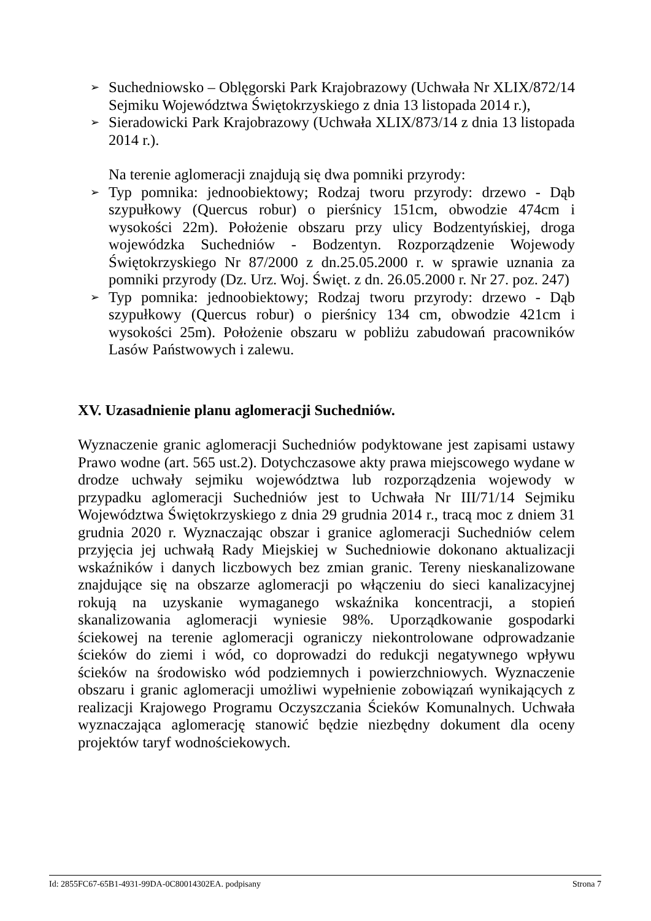➢ Suchedniowsko – Oblęgorski Park Krajobrazowy (Uchwała Nr XLIX/872/14 Sejmiku Województwa Świętokrzyskiego z dnia 13 listopada 2014 r.),
➢ Sieradowicki Park Krajobrazowy (Uchwała XLIX/873/14 z dnia 13 listopada 2014 r.).
Na terenie aglomeracji znajdują się dwa pomniki przyrody:
➢ Typ pomnika: jednoobiektowy; Rodzaj tworu przyrody: drzewo - Dąb szypułkowy (Quercus robur) o pierśnicy 151cm, obwodzie 474cm i wysokości 22m). Położenie obszaru przy ulicy Bodzentyńskiej, droga wojewódzka Suchedniów - Bodzentyn. Rozporządzenie Wojewody Świętokrzyskiego Nr 87/2000 z dn.25.05.2000 r. w sprawie uznania za pomniki przyrody (Dz. Urz. Woj. Święt. z dn. 26.05.2000 r. Nr 27. poz. 247)
➢ Typ pomnika: jednoobiektowy; Rodzaj tworu przyrody: drzewo - Dąb szypułkowy (Quercus robur) o pierśnicy 134 cm, obwodzie 421cm i wysokości 25m). Położenie obszaru w pobliżu zabudowań pracowników Lasów Państwowych i zalewu.
XV. Uzasadnienie planu aglomeracji Suchedniów.
Wyznaczenie granic aglomeracji Suchedniów podyktowane jest zapisami ustawy Prawo wodne (art. 565 ust.2). Dotychczasowe akty prawa miejscowego wydane w drodze uchwały sejmiku województwa lub rozporządzenia wojewody w przypadku aglomeracji Suchedniów jest to Uchwała Nr III/71/14 Sejmiku Województwa Świętokrzyskiego z dnia 29 grudnia 2014 r., tracą moc z dniem 31 grudnia 2020 r. Wyznaczając obszar i granice aglomeracji Suchedniów celem przyjęcia jej uchwałą Rady Miejskiej w Suchedniowie dokonano aktualizacji wskaźników i danych liczbowych bez zmian granic. Tereny nieskanalizowane znajdujące się na obszarze aglomeracji po włączeniu do sieci kanalizacyjnej rokują na uzyskanie wymaganego wskaźnika koncentracji, a stopień skanalizowania aglomeracji wyniesie 98%. Uporządkowanie gospodarki ściekowej na terenie aglomeracji ograniczy niekontrolowane odprowadzanie ścieków do ziemi i wód, co doprowadzi do redukcji negatywnego wpływu ścieków na środowisko wód podziemnych i powierzchniowych. Wyznaczenie obszaru i granic aglomeracji umożliwi wypełnienie zobowiązań wynikających z realizacji Krajowego Programu Oczyszczania Ścieków Komunalnych. Uchwała wyznaczająca aglomerację stanowić będzie niezbędny dokument dla oceny projektów taryf wodnościekowych.
Id: 2855FC67-65B1-4931-99DA-0C80014302EA. podpisany Strona 7